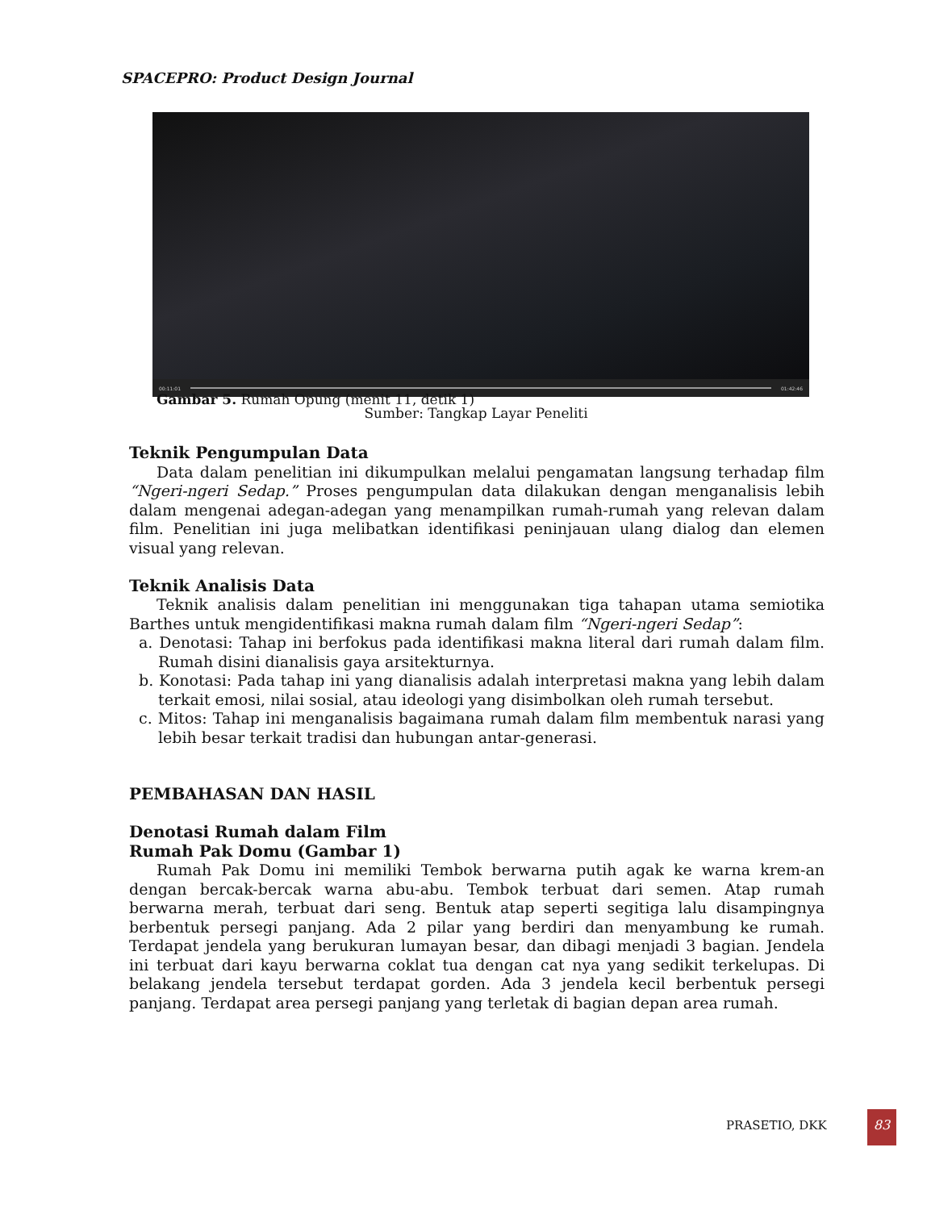SPACEPRO: Product Design Journal
00:11:01 01:42:46
Gambar 5. Rumah Opung (menit 11, detik 1)
Sumber: Tangkap Layar Peneliti
Teknik Pengumpulan Data
Data dalam penelitian ini dikumpulkan melalui pengamatan langsung terhadap film “Ngeri-ngeri Sedap.” Proses pengumpulan data dilakukan dengan menganalisis lebih dalam mengenai adegan-adegan yang menampilkan rumah-rumah yang relevan dalam film. Penelitian ini juga melibatkan identifikasi peninjauan ulang dialog dan elemen visual yang relevan.
Teknik Analisis Data
Teknik analisis dalam penelitian ini menggunakan tiga tahapan utama semiotika Barthes untuk mengidentifikasi makna rumah dalam film “Ngeri-ngeri Sedap”:
a. Denotasi: Tahap ini berfokus pada identifikasi makna literal dari rumah dalam film. Rumah disini dianalisis gaya arsitekturnya.
b. Konotasi: Pada tahap ini yang dianalisis adalah interpretasi makna yang lebih dalam terkait emosi, nilai sosial, atau ideologi yang disimbolkan oleh rumah tersebut.
c. Mitos: Tahap ini menganalisis bagaimana rumah dalam film membentuk narasi yang lebih besar terkait tradisi dan hubungan antar-generasi.
PEMBAHASAN DAN HASIL
Denotasi Rumah dalam Film
Rumah Pak Domu (Gambar 1)
Rumah Pak Domu ini memiliki Tembok berwarna putih agak ke warna krem-an dengan bercak-bercak warna abu-abu. Tembok terbuat dari semen. Atap rumah berwarna merah, terbuat dari seng. Bentuk atap seperti segitiga lalu disampingnya berbentuk persegi panjang. Ada 2 pilar yang berdiri dan menyambung ke rumah. Terdapat jendela yang berukuran lumayan besar, dan dibagi menjadi 3 bagian. Jendela ini terbuat dari kayu berwarna coklat tua dengan cat nya yang sedikit terkelupas. Di belakang jendela tersebut terdapat gorden. Ada 3 jendela kecil berbentuk persegi panjang. Terdapat area persegi panjang yang terletak di bagian depan area rumah.
PRASETIO, DKK
83